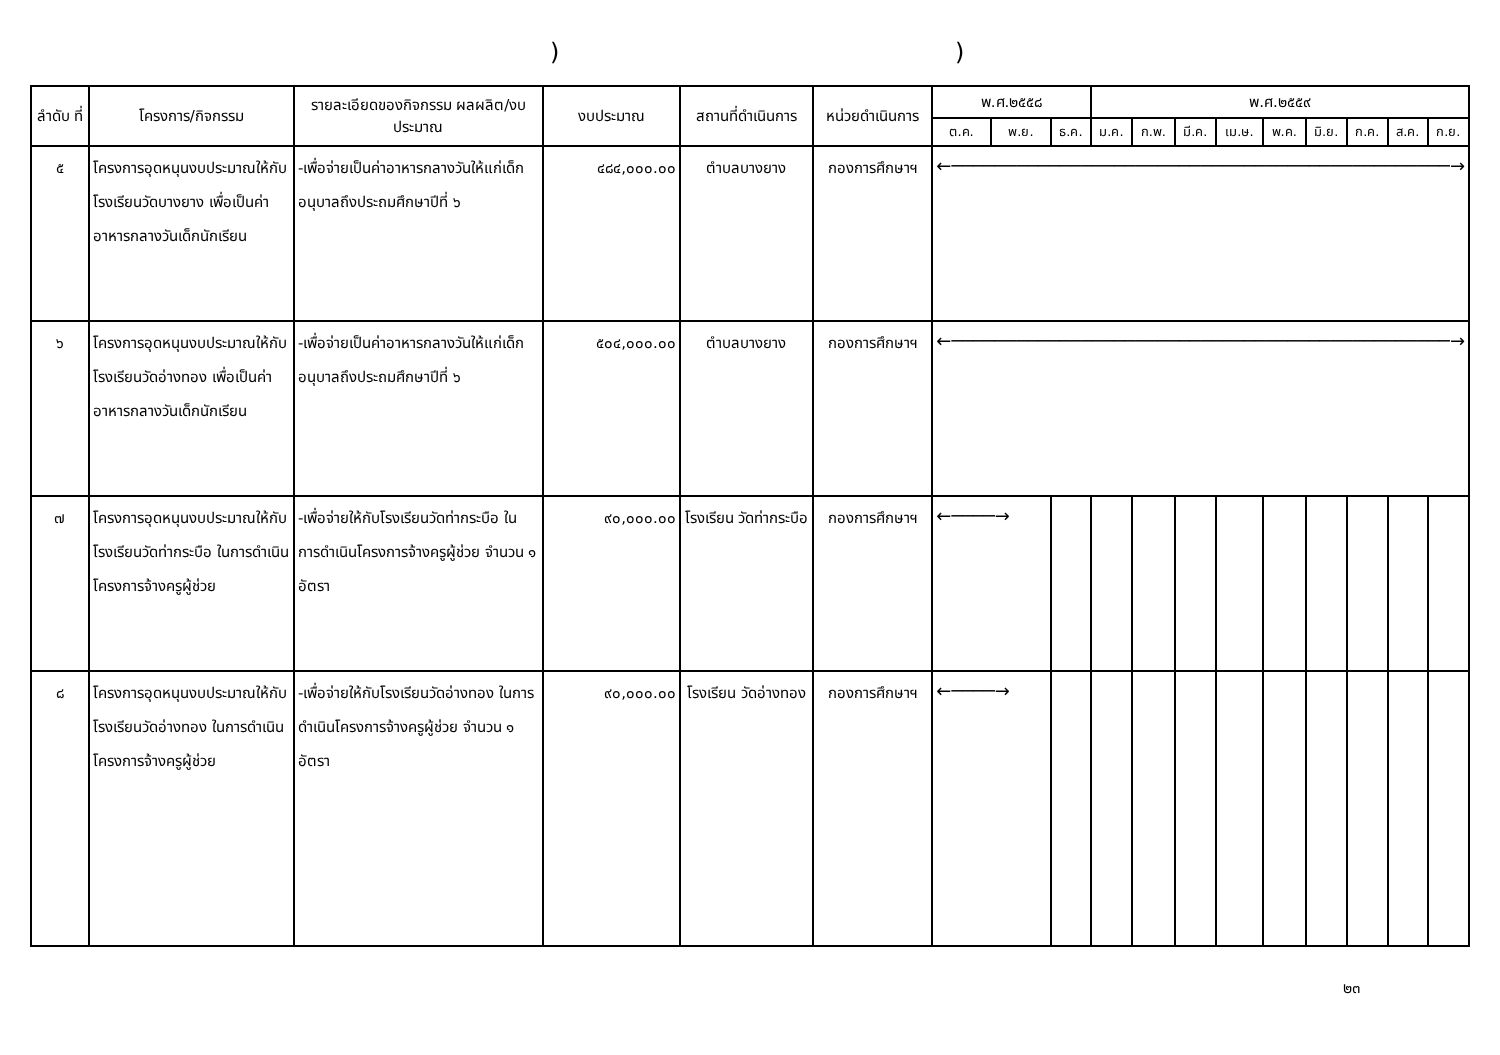))
| ลำดับ ที่ | โครงการ/กิจกรรม | รายละเอียดของกิจกรรม ผลผลิต/งบประมาณ | งบประมาณ | สถานที่ดำเนินการ | หน่วยดำเนินการ | พ.ศ.๒๕๕๘ | | | พ.ศ.๒๕๕๙ | | | | | | | | |
| --- | --- | --- | --- | --- | --- | --- | --- | --- | --- | --- | --- | --- | --- | --- | --- | --- | --- |
| | | | | | | ต.ค. | พ.ย. | ธ.ค. | ม.ค. | ก.พ. | มี.ค. | เม.ษ. | พ.ค. | มิ.ย. | ก.ค. | ส.ค. | ก.ย. |
| ๕ | โครงการอุดหนุนงบประมาณให้กับโรงเรียนวัดบางยาง เพื่อเป็นค่าอาหารกลางวันเด็กนักเรียน | -เพื่อจ่ายเป็นค่าอาหารกลางวันให้แก่เด็กอนุบาลถึงประถมศึกษาปีที่ ๖ | ๔๘๔,๐๐๐.๐๐ | ตำบลบางยาง | กองการศึกษาฯ | ←──────────────────────────────────────────────→ | | | | | | | | | | | |
| ๖ | โครงการอุดหนุนงบประมาณให้กับโรงเรียนวัดอ่างทอง เพื่อเป็นค่าอาหารกลางวันเด็กนักเรียน | -เพื่อจ่ายเป็นค่าอาหารกลางวันให้แก่เด็กอนุบาลถึงประถมศึกษาปีที่ ๖ | ๕๐๔,๐๐๐.๐๐ | ตำบลบางยาง | กองการศึกษาฯ | ←──────────────────────────────────────────────→ | | | | | | | | | | | |
| ๗ | โครงการอุดหนุนงบประมาณให้กับโรงเรียนวัดท่ากระบือ ในการดำเนินโครงการจ้างครูผู้ช่วย | -เพื่อจ่ายให้กับโรงเรียนวัดท่ากระบือ ในการดำเนินโครงการจ้างครูผู้ช่วย จำนวน ๑ อัตรา | ๙๐,๐๐๐.๐๐ | โรงเรียน วัดท่ากระบือ | กองการศึกษาฯ | ←────→ | | | | | | | | | | | |
| ๘ | โครงการอุดหนุนงบประมาณให้กับโรงเรียนวัดอ่างทอง ในการดำเนินโครงการจ้างครูผู้ช่วย | -เพื่อจ่ายให้กับโรงเรียนวัดอ่างทอง ในการดำเนินโครงการจ้างครูผู้ช่วย จำนวน ๑ อัตรา | ๙๐,๐๐๐.๐๐ | โรงเรียน วัดอ่างทอง | กองการศึกษาฯ | ←────→ | | | | | | | | | | | |
๒๓